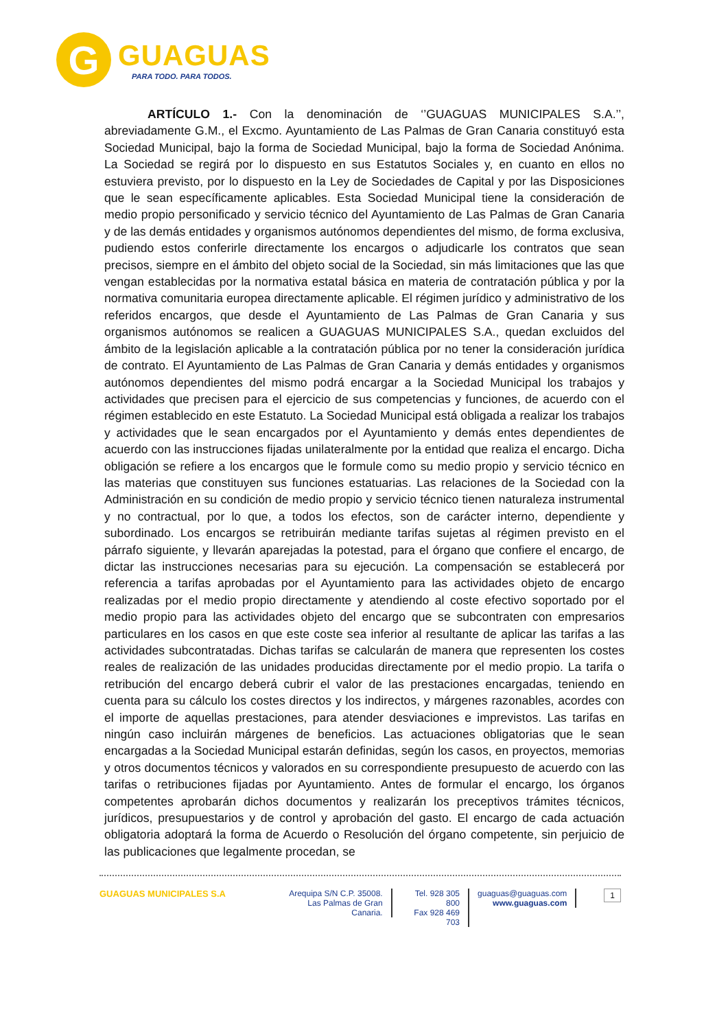G
GUAGUAS
PARA TODO. PARA TODOS.
ARTÍCULO 1.- Con la denominación de ‘’GUAGUAS MUNICIPALES S.A.’’, abreviadamente G.M., el Excmo. Ayuntamiento de Las Palmas de Gran Canaria constituyó esta Sociedad Municipal, bajo la forma de Sociedad Municipal, bajo la forma de Sociedad Anónima. La Sociedad se regirá por lo dispuesto en sus Estatutos Sociales y, en cuanto en ellos no estuviera previsto, por lo dispuesto en la Ley de Sociedades de Capital y por las Disposiciones que le sean específicamente aplicables. Esta Sociedad Municipal tiene la consideración de medio propio personificado y servicio técnico del Ayuntamiento de Las Palmas de Gran Canaria y de las demás entidades y organismos autónomos dependientes del mismo, de forma exclusiva, pudiendo estos conferirle directamente los encargos o adjudicarle los contratos que sean precisos, siempre en el ámbito del objeto social de la Sociedad, sin más limitaciones que las que vengan establecidas por la normativa estatal básica en materia de contratación pública y por la normativa comunitaria europea directamente aplicable. El régimen jurídico y administrativo de los referidos encargos, que desde el Ayuntamiento de Las Palmas de Gran Canaria y sus organismos autónomos se realicen a GUAGUAS MUNICIPALES S.A., quedan excluidos del ámbito de la legislación aplicable a la contratación pública por no tener la consideración jurídica de contrato. El Ayuntamiento de Las Palmas de Gran Canaria y demás entidades y organismos autónomos dependientes del mismo podrá encargar a la Sociedad Municipal los trabajos y actividades que precisen para el ejercicio de sus competencias y funciones, de acuerdo con el régimen establecido en este Estatuto. La Sociedad Municipal está obligada a realizar los trabajos y actividades que le sean encargados por el Ayuntamiento y demás entes dependientes de acuerdo con las instrucciones fijadas unilateralmente por la entidad que realiza el encargo. Dicha obligación se refiere a los encargos que le formule como su medio propio y servicio técnico en las materias que constituyen sus funciones estatuarias. Las relaciones de la Sociedad con la Administración en su condición de medio propio y servicio técnico tienen naturaleza instrumental y no contractual, por lo que, a todos los efectos, son de carácter interno, dependiente y subordinado. Los encargos se retribuirán mediante tarifas sujetas al régimen previsto en el párrafo siguiente, y llevarán aparejadas la potestad, para el órgano que confiere el encargo, de dictar las instrucciones necesarias para su ejecución. La compensación se establecerá por referencia a tarifas aprobadas por el Ayuntamiento para las actividades objeto de encargo realizadas por el medio propio directamente y atendiendo al coste efectivo soportado por el medio propio para las actividades objeto del encargo que se subcontraten con empresarios particulares en los casos en que este coste sea inferior al resultante de aplicar las tarifas a las actividades subcontratadas. Dichas tarifas se calcularán de manera que representen los costes reales de realización de las unidades producidas directamente por el medio propio. La tarifa o retribución del encargo deberá cubrir el valor de las prestaciones encargadas, teniendo en cuenta para su cálculo los costes directos y los indirectos, y márgenes razonables, acordes con el importe de aquellas prestaciones, para atender desviaciones e imprevistos. Las tarifas en ningún caso incluirán márgenes de beneficios. Las actuaciones obligatorias que le sean encargadas a la Sociedad Municipal estarán definidas, según los casos, en proyectos, memorias y otros documentos técnicos y valorados en su correspondiente presupuesto de acuerdo con las tarifas o retribuciones fijadas por Ayuntamiento. Antes de formular el encargo, los órganos competentes aprobarán dichos documentos y realizarán los preceptivos trámites técnicos, jurídicos, presupuestarios y de control y aprobación del gasto. El encargo de cada actuación obligatoria adoptará la forma de Acuerdo o Resolución del órgano competente, sin perjuicio de las publicaciones que legalmente procedan, se
GUAGUAS MUNICIPALES S.A Arequipa S/N C.P. 35008.
Las Palmas de Gran Canaria.
Tel. 928 305 800
Fax 928 469 703
guaguas@guaguas.com
www.guaguas.com
1